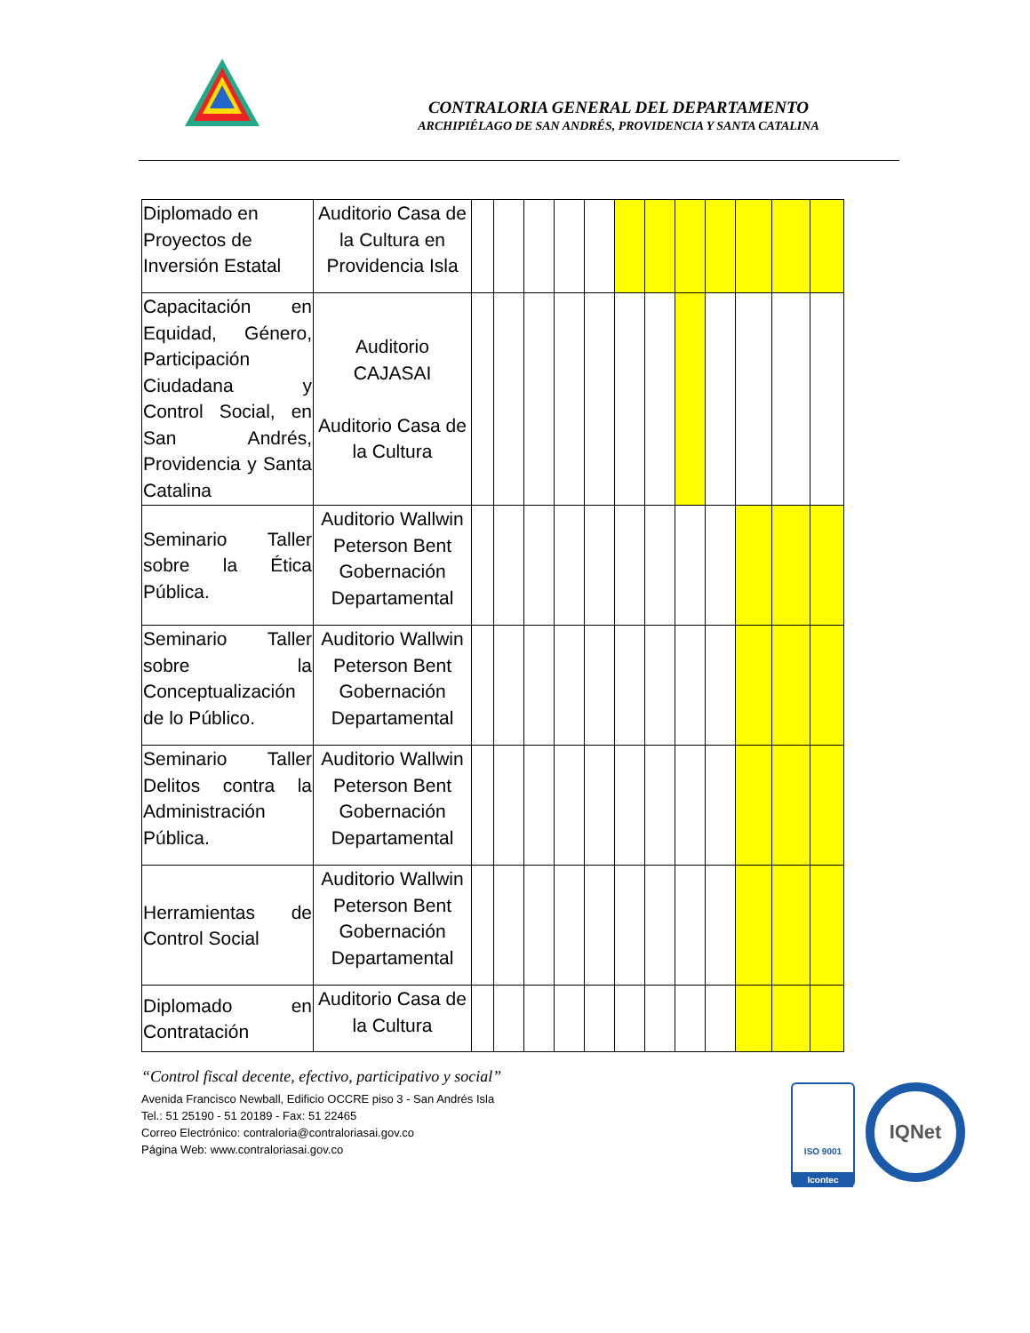CONTRALORIA GENERAL DEL DEPARTAMENTO
ARCHIPIÉLAGO DE SAN ANDRÉS, PROVIDENCIA Y SANTA CATALINA
| Diplomado en Proyectos de Inversión Estatal | Auditorio Casa de la Cultura en Providencia Isla | | | | | | | | | | | | |
| Capacitación en Equidad, Género, Participación Ciudadana y Control Social, en San Andrés, Providencia y Santa Catalina | Auditorio CAJASAI Auditorio Casa de la Cultura | | | | | | | | | | | | |
| Seminario Taller sobre la Ética Pública. | Auditorio Wallwin Peterson Bent Gobernación Departamental | | | | | | | | | | | | |
| Seminario Taller sobre la Conceptualización de lo Público. | Auditorio Wallwin Peterson Bent Gobernación Departamental | | | | | | | | | | | | |
| Seminario Taller Delitos contra la Administración Pública. | Auditorio Wallwin Peterson Bent Gobernación Departamental | | | | | | | | | | | | |
| Herramientas de Control Social | Auditorio Wallwin Peterson Bent Gobernación Departamental | | | | | | | | | | | | |
| Diplomado en Contratación | Auditorio Casa de la Cultura | | | | | | | | | | | | |
“Control fiscal decente, efectivo, participativo y social”
Avenida Francisco Newball, Edificio OCCRE piso 3 - San Andrés Isla
Tel.: 51 25190 - 51 20189 - Fax: 51 22465
Correo Electrónico: contraloria@contraloriasai.gov.co
Página Web: www.contraloriasai.gov.co
ISO 9001
Icontec
IQNet